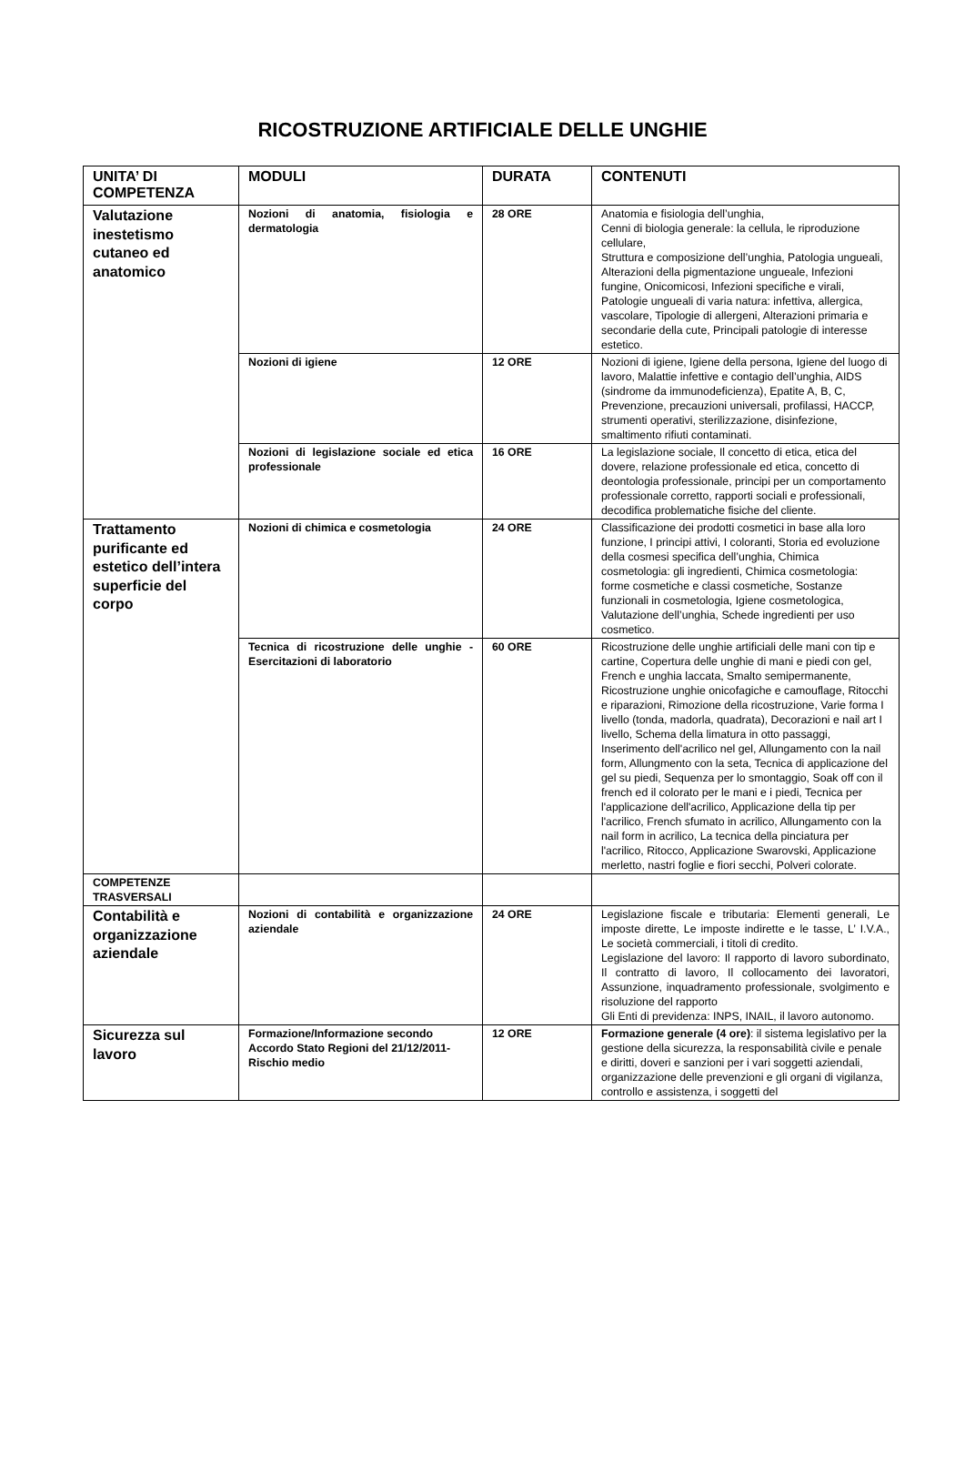RICOSTRUZIONE ARTIFICIALE DELLE UNGHIE
| UNITA’ DI COMPETENZA | MODULI | DURATA | CONTENUTI |
| --- | --- | --- | --- |
| Valutazione inestetismo cutaneo ed anatomico | Nozioni di anatomia, fisiologia e dermatologia | 28 ORE | Anatomia e fisiologia dell’unghia, Cenni di biologia generale: la cellula, le riproduzione cellulare, Struttura e composizione dell’unghia, Patologia ungueali, Alterazioni della pigmentazione ungueale, Infezioni fungine, Onicomicosi, Infezioni specifiche e virali, Patologie ungueali di varia natura: infettiva, allergica, vascolare, Tipologie di allergeni, Alterazioni primaria e secondarie della cute, Principali patologie di interesse estetico. |
| | Nozioni di igiene | 12 ORE | Nozioni di igiene, Igiene della persona, Igiene del luogo di lavoro, Malattie infettive e contagio dell’unghia, AIDS (sindrome da immunodeficienza), Epatite A, B, C, Prevenzione, precauzioni universali, profilassi, HACCP, strumenti operativi, sterilizzazione, disinfezione, smaltimento rifiuti contaminati. |
| | Nozioni di legislazione sociale ed etica professionale | 16 ORE | La legislazione sociale, Il concetto di etica, etica del dovere, relazione professionale ed etica, concetto di deontologia professionale, principi per un comportamento professionale corretto, rapporti sociali e professionali, decodifica problematiche fisiche del cliente. |
| Trattamento purificante ed estetico dell’intera superficie del corpo | Nozioni di chimica e cosmetologia | 24 ORE | Classificazione dei prodotti cosmetici in base alla loro funzione, I principi attivi, I coloranti, Storia ed evoluzione della cosmesi specifica dell’unghia, Chimica cosmetologia: gli ingredienti, Chimica cosmetologia: forme cosmetiche e classi cosmetiche, Sostanze funzionali in cosmetologia, Igiene cosmetologica, Valutazione dell’unghia, Schede ingredienti per uso cosmetico. |
| | Tecnica di ricostruzione delle unghie - Esercitazioni di laboratorio | 60 ORE | Ricostruzione delle unghie artificiali delle mani con tip e cartine, Copertura delle unghie di mani e piedi con gel, French e unghia laccata, Smalto semipermanente, Ricostruzione unghie onicofagiche e camouflage, Ritocchi e riparazioni, Rimozione della ricostruzione, Varie forma I livello (tonda, madorla, quadrata), Decorazioni e nail art I livello, Schema della limatura in otto passaggi, Inserimento dell'acrilico nel gel, Allungamento con la nail form, Allungmento con la seta, Tecnica di applicazione del gel su piedi, Sequenza per lo smontaggio, Soak off con il french ed il colorato per le mani e i piedi, Tecnica per l'applicazione dell'acrilico, Applicazione della tip per l'acrilico, French sfumato in acrilico, Allungamento con la nail form in acrilico, La tecnica della pinciatura per l'acrilico, Ritocco, Applicazione Swarovski, Applicazione merletto, nastri foglie e fiori secchi, Polveri colorate. |
| COMPETENZE TRASVERSALI | | | |
| Contabilità e organizzazione aziendale | Nozioni di contabilità e organizzazione aziendale | 24 ORE | Legislazione fiscale e tributaria: Elementi generali, Le imposte dirette, Le imposte indirette e le tasse, L’ I.V.A., Le società commerciali, i titoli di credito. Legislazione del lavoro: Il rapporto di lavoro subordinato, Il contratto di lavoro, Il collocamento dei lavoratori, Assunzione, inquadramento professionale, svolgimento e risoluzione del rapporto Gli Enti di previdenza: INPS, INAIL, il lavoro autonomo. |
| Sicurezza sul lavoro | Formazione/Informazione secondo Accordo Stato Regioni del 21/12/2011- Rischio medio | 12 ORE | Formazione generale (4 ore) : il sistema legislativo per la gestione della sicurezza, la responsabilità civile e penale e diritti, doveri e sanzioni per i vari soggetti aziendali, organizzazione delle prevenzioni e gli organi di vigilanza, controllo e assistenza, i soggetti del |